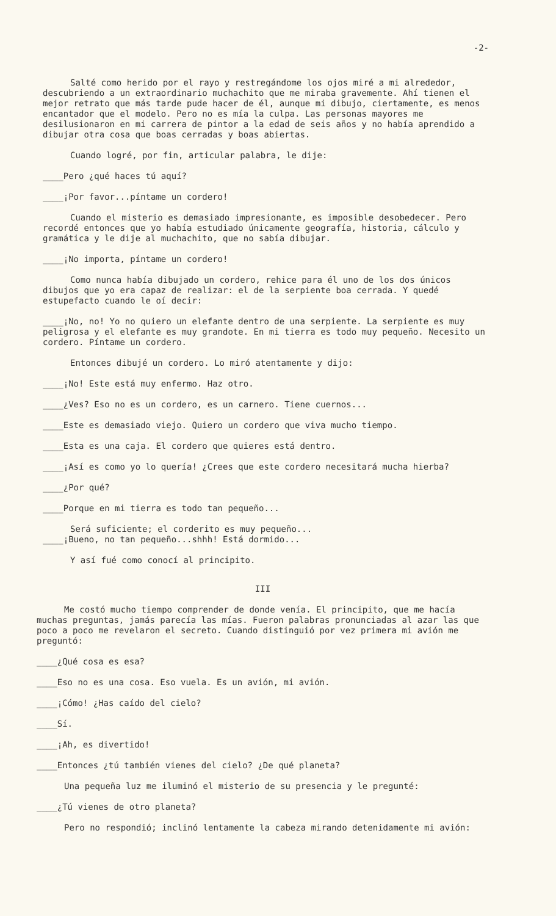-2-
Salté como herido por el rayo y restregándome los ojos miré a mi alrededor, descubriendo a un extraordinario muchachito que me miraba gravemente. Ahí tienen el mejor retrato que más tarde pude hacer de él, aunque mi dibujo, ciertamente, es menos encantador que el modelo. Pero no es mía la culpa. Las personas mayores me desilusionaron en mi carrera de pintor a la edad de seis años y no había aprendido a dibujar otra cosa que boas cerradas y boas abiertas.
Cuando logré, por fin, articular palabra, le dije:
____Pero ¿qué haces tú aquí?
____¡Por favor...píntame un cordero!
Cuando el misterio es demasiado impresionante, es imposible desobedecer. Pero recordé entonces que yo había estudiado únicamente geografía, historia, cálculo y gramática y le dije al muchachito, que no sabía dibujar.
____¡No importa, píntame un cordero!
Como nunca había dibujado un cordero, rehice para él uno de los dos únicos dibujos que yo era capaz de realizar: el de la serpiente boa cerrada. Y quedé estupefacto cuando le oí decir:
____¡No, no! Yo no quiero un elefante dentro de una serpiente. La serpiente es muy peligrosa y el elefante es muy grandote. En mi tierra es todo muy pequeño. Necesito un cordero. Píntame un cordero.
Entonces dibujé un cordero. Lo miró atentamente y dijo:
____¡No! Este está muy enfermo. Haz otro.
____¿Ves? Eso no es un cordero, es un carnero. Tiene cuernos...
____Este es demasiado viejo. Quiero un cordero que viva mucho tiempo.
____Esta es una caja. El cordero que quieres está dentro.
____¡Así es como yo lo quería! ¿Crees que este cordero necesitará mucha hierba?
____¿Por qué?
____Porque en mi tierra es todo tan pequeño...
Será suficiente; el corderito es muy pequeño...
____¡Bueno, no tan pequeño...shhh! Está dormido...
Y así fué como conocí al principito.
III
Me costó mucho tiempo comprender de donde venía. El principito, que me hacía muchas preguntas, jamás parecía las mías. Fueron palabras pronunciadas al azar las que poco a poco me revelaron el secreto. Cuando distinguió por vez primera mi avión me preguntó:
____¿Qué cosa es esa?
____Eso no es una cosa. Eso vuela. Es un avión, mi avión.
____¡Cómo! ¿Has caído del cielo?
____Sí.
____¡Ah, es divertido!
____Entonces ¿tú también vienes del cielo? ¿De qué planeta?
Una pequeña luz me iluminó el misterio de su presencia y le pregunté:
____¿Tú vienes de otro planeta?
Pero no respondió; inclinó lentamente la cabeza mirando detenidamente mi avión: